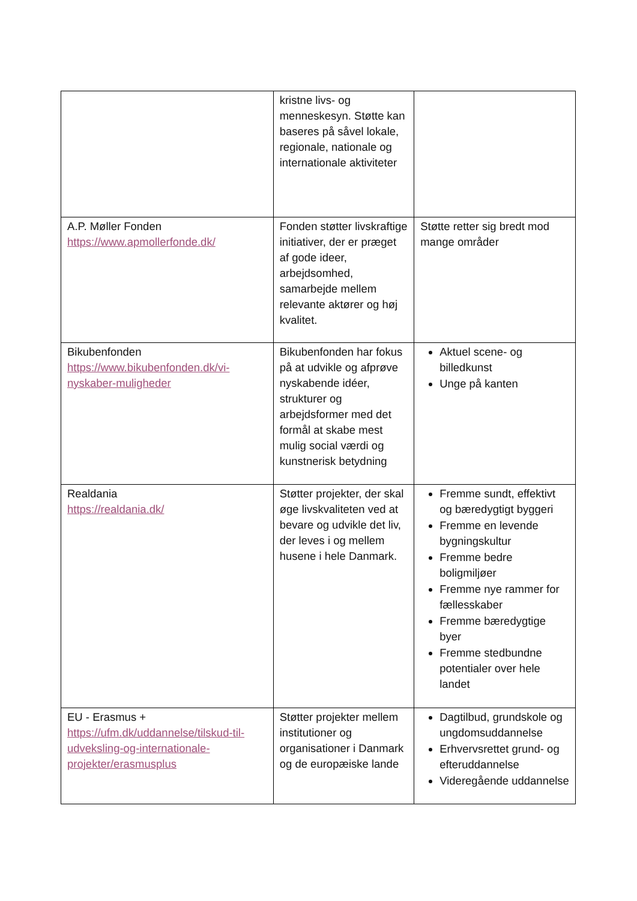| | kristne livs- og menneskesyn. Støtte kan baseres på såvel lokale, regionale, nationale og internationale aktiviteter | |
| A.P. Møller Fonden https://www.apmollerfonde.dk/ | Fonden støtter livskraftige initiativer, der er præget af gode ideer, arbejdsomhed, samarbejde mellem relevante aktører og høj kvalitet. | Støtte retter sig bredt mod mange områder |
| Bikubenfonden https://www.bikubenfonden.dk/vi-nyskaber-muligheder | Bikubenfonden har fokus på at udvikle og afprøve nyskabende idéer, strukturer og arbejdsformer med det formål at skabe mest mulig social værdi og kunstnerisk betydning | Aktuel scene- og billedkunst Unge på kanten |
| Realdania https://realdania.dk/ | Støtter projekter, der skal øge livskvaliteten ved at bevare og udvikle det liv, der leves i og mellem husene i hele Danmark. | Fremme sundt, effektivt og bæredygtigt byggeri Fremme en levende bygningskultur Fremme bedre boligmiljøer Fremme nye rammer for fællesskaber Fremme bæredygtige byer Fremme stedbundne potentialer over hele landet |
| EU - Erasmus + https://ufm.dk/uddannelse/tilskud-til-udveksling-og-internationale-projekter/erasmusplus | Støtter projekter mellem institutioner og organisationer i Danmark og de europæiske lande | Dagtilbud, grundskole og ungdomsuddannelse Erhvervsrettet grund- og efteruddannelse Videregående uddannelse |